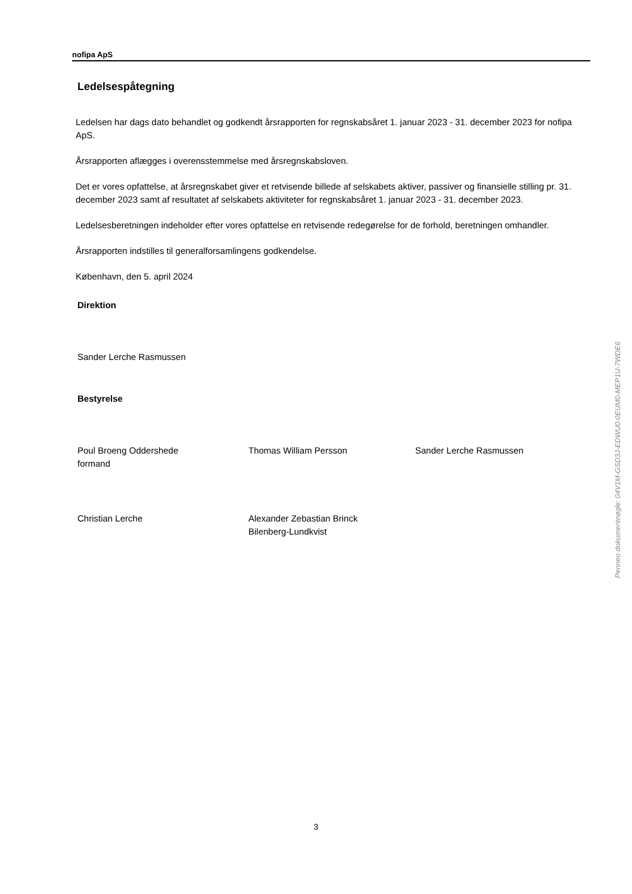nofipa ApS
Ledelsespåtegning
Ledelsen har dags dato behandlet og godkendt årsrapporten for regnskabsåret 1. januar 2023 - 31. december 2023 for nofipa ApS.
Årsrapporten aflægges i overensstemmelse med årsregnskabsloven.
Det er vores opfattelse, at årsregnskabet giver et retvisende billede af selskabets aktiver, passiver og finansielle stilling pr. 31. december 2023 samt af resultatet af selskabets aktiviteter for regnskabsåret 1. januar 2023 - 31. december 2023.
Ledelsesberetningen indeholder efter vores opfattelse en retvisende redegørelse for de forhold, beretningen omhandler.
Årsrapporten indstilles til generalforsamlingens godkendelse.
København, den 5. april 2024
Direktion
Sander Lerche Rasmussen
Bestyrelse
Poul Broeng Oddershede
formand
Thomas William Persson Sander Lerche Rasmussen
Christian Lerche Alexander Zebastian Brinck
Bilenberg-Lundkvist
Penneo dokumentnøgle: 04V1M-GSD3J-EDWU0-0EUM0-MEP1U-7WDE6
3